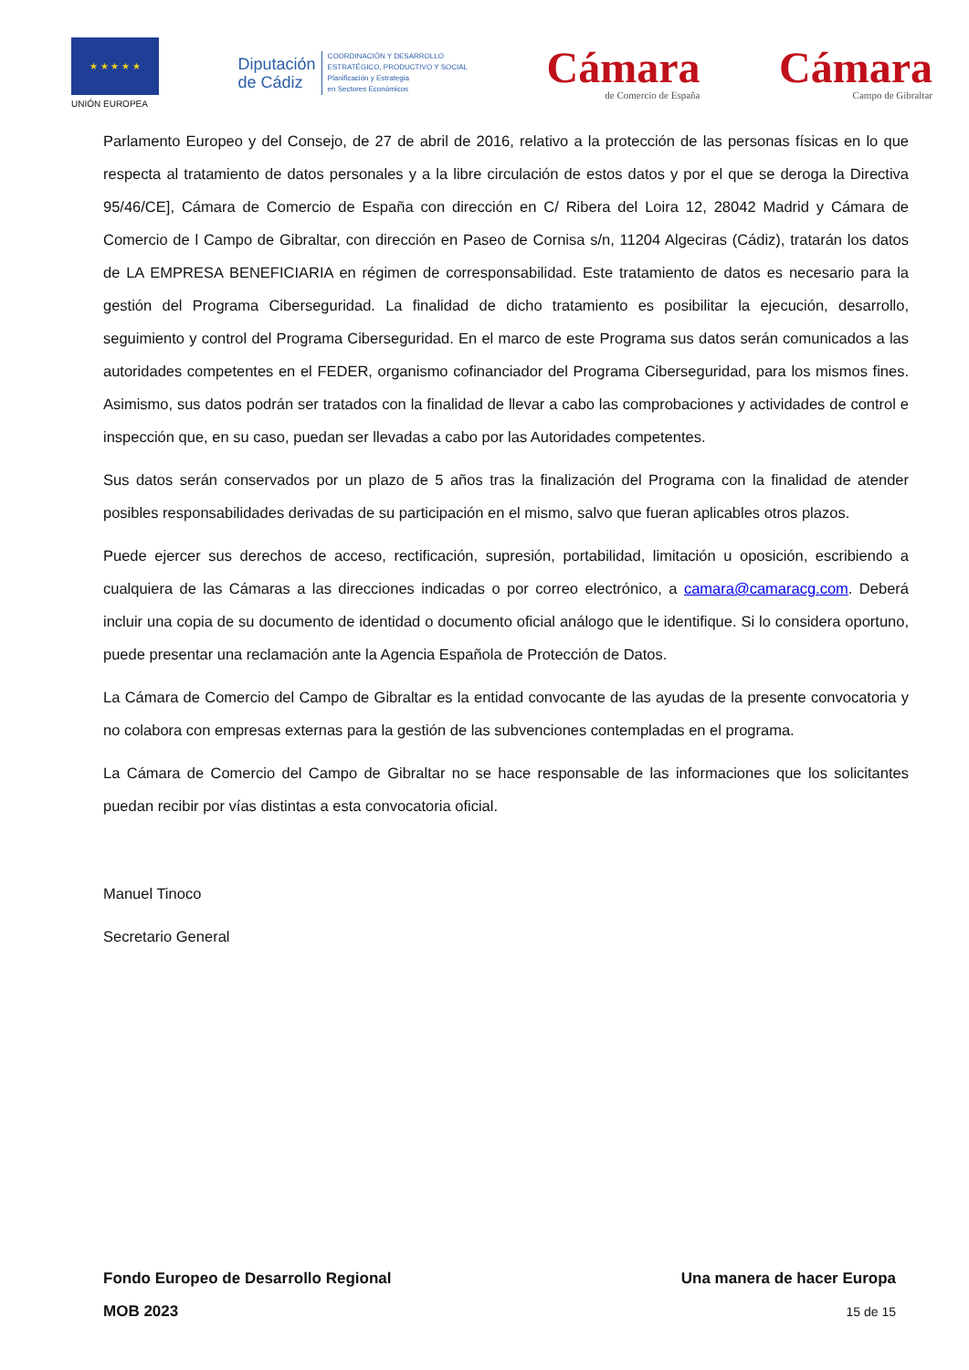★ ★ ★ ★ ★
UNIÓN EUROPEA
Diputación
de Cádiz
COORDINACIÓN Y DESARROLLO
ESTRATÉGICO, PRODUCTIVO Y SOCIAL
Planificación y Estrategia
en Sectores Económicos
Cámara
de Comercio de España
Cámara
Campo de Gibraltar
Parlamento Europeo y del Consejo, de 27 de abril de 2016, relativo a la protección de las personas físicas en lo que respecta al tratamiento de datos personales y a la libre circulación de estos datos y por el que se deroga la Directiva 95/46/CE], Cámara de Comercio de España con dirección en C/ Ribera del Loira 12, 28042 Madrid y Cámara de Comercio de l Campo de Gibraltar, con dirección en Paseo de Cornisa s/n, 11204 Algeciras (Cádiz), tratarán los datos de LA EMPRESA BENEFICIARIA en régimen de corresponsabilidad. Este tratamiento de datos es necesario para la gestión del Programa Ciberseguridad. La finalidad de dicho tratamiento es posibilitar la ejecución, desarrollo, seguimiento y control del Programa Ciberseguridad. En el marco de este Programa sus datos serán comunicados a las autoridades competentes en el FEDER, organismo cofinanciador del Programa Ciberseguridad, para los mismos fines. Asimismo, sus datos podrán ser tratados con la finalidad de llevar a cabo las comprobaciones y actividades de control e inspección que, en su caso, puedan ser llevadas a cabo por las Autoridades competentes.
Sus datos serán conservados por un plazo de 5 años tras la finalización del Programa con la finalidad de atender posibles responsabilidades derivadas de su participación en el mismo, salvo que fueran aplicables otros plazos.
Puede ejercer sus derechos de acceso, rectificación, supresión, portabilidad, limitación u oposición, escribiendo a cualquiera de las Cámaras a las direcciones indicadas o por correo electrónico, a camara@camaracg.com. Deberá incluir una copia de su documento de identidad o documento oficial análogo que le identifique. Si lo considera oportuno, puede presentar una reclamación ante la Agencia Española de Protección de Datos.
La Cámara de Comercio del Campo de Gibraltar es la entidad convocante de las ayudas de la presente convocatoria y no colabora con empresas externas para la gestión de las subvenciones contempladas en el programa.
La Cámara de Comercio del Campo de Gibraltar no se hace responsable de las informaciones que los solicitantes puedan recibir por vías distintas a esta convocatoria oficial.
Manuel Tinoco
Secretario General
Fondo Europeo de Desarrollo Regional Una manera de hacer Europa
MOB 2023 15 de 15